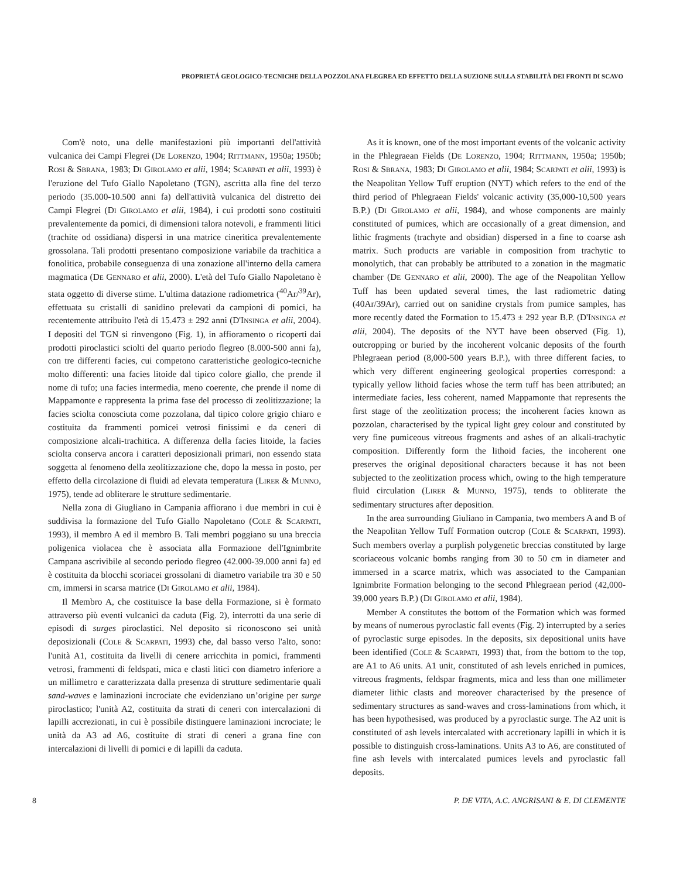PROPRIETÁ GEOLOGICO-TECNICHE DELLA POZZOLANA FLEGREA ED EFFETTO DELLA SUZIONE SULLA STABILITÀ DEI FRONTI DI SCAVO
Com'è noto, una delle manifestazioni più importanti dell'attività vulcanica dei Campi Flegrei (DE LORENZO, 1904; RITTMANN, 1950a; 1950b; ROSI & SBRANA, 1983; DI GIROLAMO et alii, 1984; SCARPATI et alii, 1993) è l'eruzione del Tufo Giallo Napoletano (TGN), ascritta alla fine del terzo periodo (35.000-10.500 anni fa) dell'attività vulcanica del distretto dei Campi Flegrei (DI GIROLAMO et alii, 1984), i cui prodotti sono costituiti prevalentemente da pomici, di dimensioni talora notevoli, e frammenti litici (trachite od ossidiana) dispersi in una matrice cineritica prevalentemente grossolana. Tali prodotti presentano composizione variabile da trachitica a fonolitica, probabile conseguenza di una zonazione all'interno della camera magmatica (DE GENNARO et alii, 2000). L'età del Tufo Giallo Napoletano è stata oggetto di diverse stime. L'ultima datazione radiometrica (<sup>40</sup>Ar/<sup>39</sup>Ar), effettuata su cristalli di sanidino prelevati da campioni di pomici, ha recentemente attribuito l'età di 15.473 ± 292 anni (D'INSINGA et alii, 2004). I depositi del TGN si rinvengono (Fig. 1), in affioramento o ricoperti dai prodotti piroclastici sciolti del quarto periodo flegreo (8.000-500 anni fa), con tre differenti facies, cui competono caratteristiche geologico-tecniche molto differenti: una facies litoide dal tipico colore giallo, che prende il nome di tufo; una facies intermedia, meno coerente, che prende il nome di Mappamonte e rappresenta la prima fase del processo di zeolitizzazione; la facies sciolta conosciuta come pozzolana, dal tipico colore grigio chiaro e costituita da frammenti pomicei vetrosi finissimi e da ceneri di composizione alcali-trachitica. A differenza della facies litoide, la facies sciolta conserva ancora i caratteri deposizionali primari, non essendo stata soggetta al fenomeno della zeolitizzazione che, dopo la messa in posto, per effetto della circolazione di fluidi ad elevata temperatura (LIRER & MUNNO, 1975), tende ad obliterare le strutture sedimentarie.
Nella zona di Giugliano in Campania affiorano i due membri in cui è suddivisa la formazione del Tufo Giallo Napoletano (COLE & SCARPATI, 1993), il membro A ed il membro B. Tali membri poggiano su una breccia poligenica violacea che è associata alla Formazione dell'Ignimbrite Campana ascrivibile al secondo periodo flegreo (42.000-39.000 anni fa) ed è costituita da blocchi scoriacei grossolani di diametro variabile tra 30 e 50 cm, immersi in scarsa matrice (DI GIROLAMO et alii, 1984).
Il Membro A, che costituisce la base della Formazione, si è formato attraverso più eventi vulcanici da caduta (Fig. 2), interrotti da una serie di episodi di surges piroclastici. Nel deposito si riconoscono sei unità deposizionali (COLE & SCARPATI, 1993) che, dal basso verso l'alto, sono: l'unità A1, costituita da livelli di cenere arricchita in pomici, frammenti vetrosi, frammenti di feldspati, mica e clasti litici con diametro inferiore a un millimetro e caratterizzata dalla presenza di strutture sedimentarie quali sand-waves e laminazioni incrociate che evidenziano un’origine per surge piroclastico; l'unità A2, costituita da strati di ceneri con intercalazioni di lapilli accrezionati, in cui è possibile distinguere laminazioni incrociate; le unità da A3 ad A6, costituite di strati di ceneri a grana fine con intercalazioni di livelli di pomici e di lapilli da caduta.
As it is known, one of the most important events of the volcanic activity in the Phlegraean Fields (DE LORENZO, 1904; RITTMANN, 1950a; 1950b; ROSI & SBRANA, 1983; DI GIROLAMO et alii, 1984; SCARPATI et alii, 1993) is the Neapolitan Yellow Tuff eruption (NYT) which refers to the end of the third period of Phlegraean Fields' volcanic activity (35,000-10,500 years B.P.) (DI GIROLAMO et alii, 1984), and whose components are mainly constituted of pumices, which are occasionally of a great dimension, and lithic fragments (trachyte and obsidian) dispersed in a fine to coarse ash matrix. Such products are variable in composition from trachytic to monolytich, that can probably be attributed to a zonation in the magmatic chamber (DE GENNARO et alii, 2000). The age of the Neapolitan Yellow Tuff has been updated several times, the last radiometric dating (40Ar/39Ar), carried out on sanidine crystals from pumice samples, has more recently dated the Formation to 15.473 ± 292 year B.P. (D'INSINGA et alii, 2004). The deposits of the NYT have been observed (Fig. 1), outcropping or buried by the incoherent volcanic deposits of the fourth Phlegraean period (8,000-500 years B.P.), with three different facies, to which very different engineering geological properties correspond: a typically yellow lithoid facies whose the term tuff has been attributed; an intermediate facies, less coherent, named Mappamonte that represents the first stage of the zeolitization process; the incoherent facies known as pozzolan, characterised by the typical light grey colour and constituted by very fine pumiceous vitreous fragments and ashes of an alkali-trachytic composition. Differently form the lithoid facies, the incoherent one preserves the original depositional characters because it has not been subjected to the zeolitization process which, owing to the high temperature fluid circulation (LIRER & MUNNO, 1975), tends to obliterate the sedimentary structures after deposition.
In the area surrounding Giuliano in Campania, two members A and B of the Neapolitan Yellow Tuff Formation outcrop (COLE & SCARPATI, 1993). Such members overlay a purplish polygenetic breccias constituted by large scoriaceous volcanic bombs ranging from 30 to 50 cm in diameter and immersed in a scarce matrix, which was associated to the Campanian Ignimbrite Formation belonging to the second Phlegraean period (42,000-39,000 years B.P.) (DI GIROLAMO et alii, 1984).
Member A constitutes the bottom of the Formation which was formed by means of numerous pyroclastic fall events (Fig. 2) interrupted by a series of pyroclastic surge episodes. In the deposits, six depositional units have been identified (COLE & SCARPATI, 1993) that, from the bottom to the top, are A1 to A6 units. A1 unit, constituted of ash levels enriched in pumices, vitreous fragments, feldspar fragments, mica and less than one millimeter diameter lithic clasts and moreover characterised by the presence of sedimentary structures as sand-waves and cross-laminations from which, it has been hypothesised, was produced by a pyroclastic surge. The A2 unit is constituted of ash levels intercalated with accretionary lapilli in which it is possible to distinguish cross-laminations. Units A3 to A6, are constituted of fine ash levels with intercalated pumices levels and pyroclastic fall deposits.
8 P. DE VITA, A.C. ANGRISANI & E. DI CLEMENTE